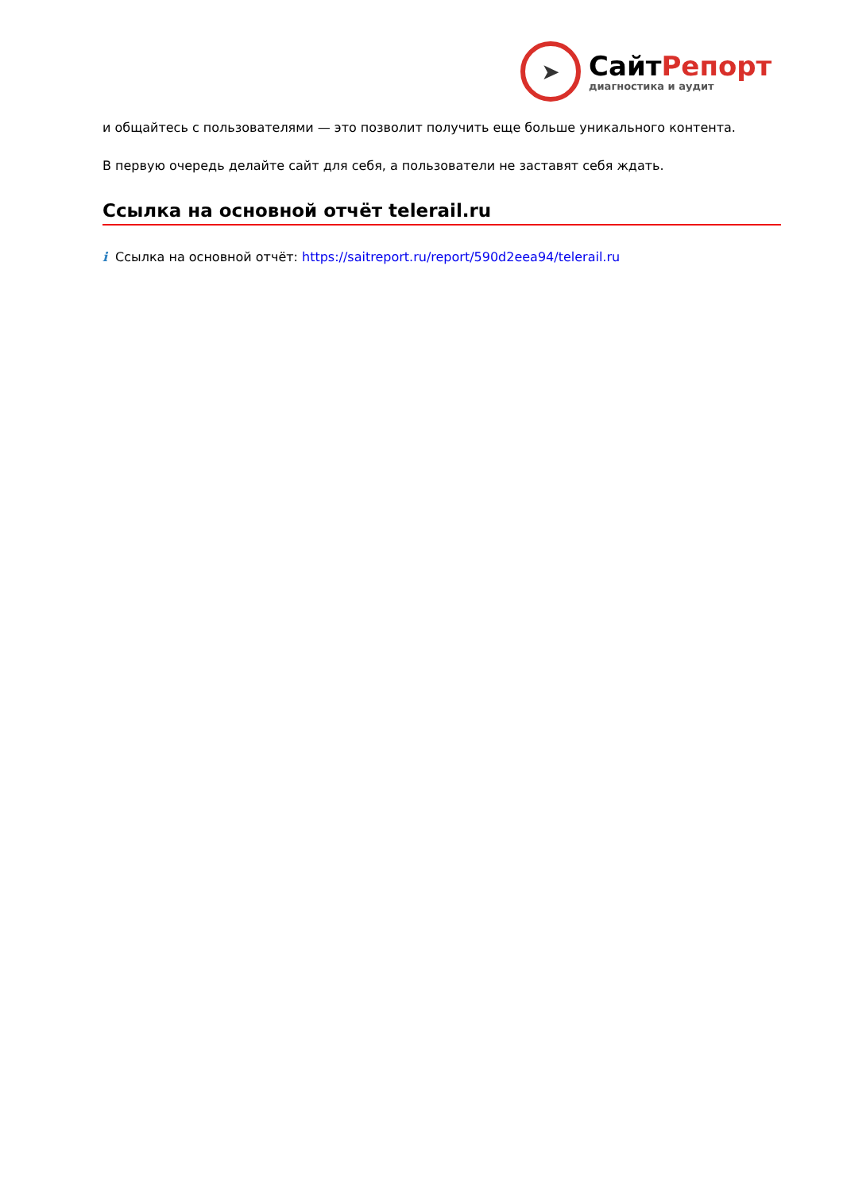➤
СайтРепорт
диагностика и аудит
и общайтесь с пользователями — это позволит получить еще больше уникального контента.
В первую очередь делайте сайт для себя, а пользователи не заставят себя ждать.
Ссылка на основной отчёт telerail.ru
i Ссылка на основной отчёт: https://saitreport.ru/report/590d2eea94/telerail.ru